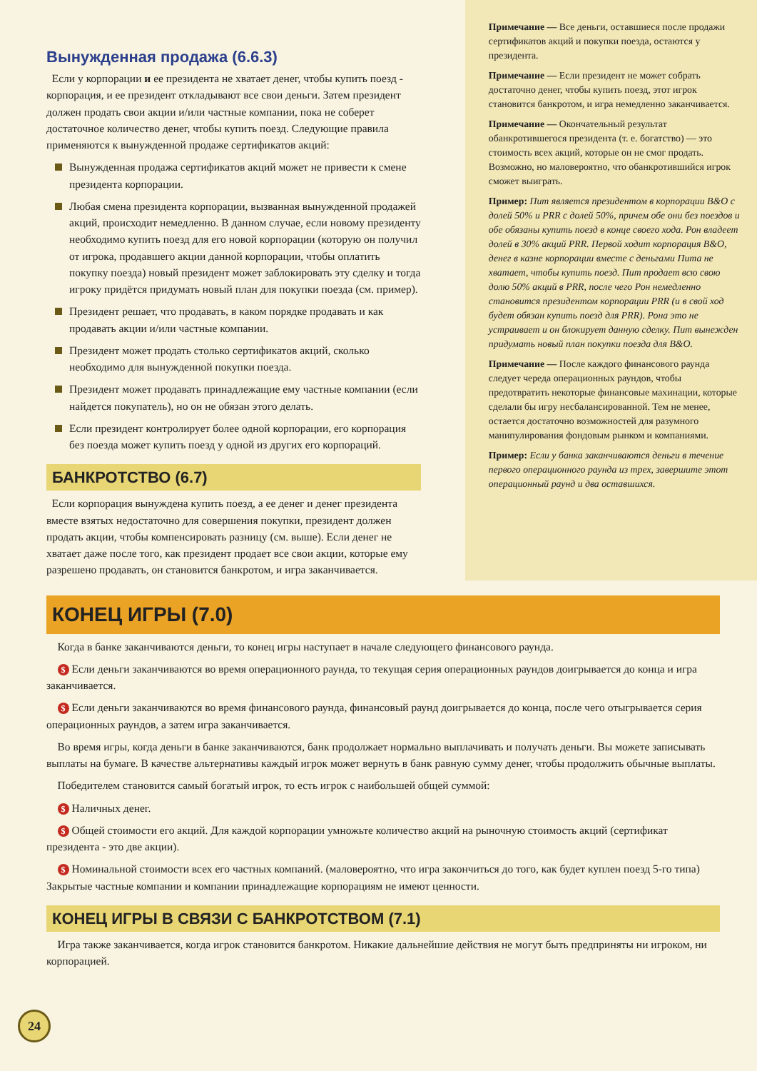Вынужденная продажа (6.6.3)
Если у корпорации и ее президента не хватает денег, чтобы купить поезд - корпорация, и ее президент откладывают все свои деньги. Затем президент должен продать свои акции и/или частные компании, пока не соберет достаточное количество денег, чтобы купить поезд. Следующие правила применяются к вынужденной продаже сертификатов акций:
Вынужденная продажа сертификатов акций может не привести к смене президента корпорации.
Любая смена президента корпорации, вызванная вынужденной продажей акций, происходит немедленно. В данном случае, если новому президенту необходимо купить поезд для его новой корпорации (которую он получил от игрока, продавшего акции данной корпорации, чтобы оплатить покупку поезда) новый президент может заблокировать эту сделку и тогда игроку придётся придумать новый план для покупки поезда (см. пример).
Президент решает, что продавать, в каком порядке продавать и как продавать акции и/или частные компании.
Президент может продать столько сертификатов акций, сколько необходимо для вынужденной покупки поезда.
Президент может продавать принадлежащие ему частные компании (если найдется покупатель), но он не обязан этого делать.
Если президент контролирует более одной корпорации, его корпорация без поезда может купить поезд у одной из других его корпораций.
БАНКРОТСТВО (6.7)
Если корпорация вынуждена купить поезд, а ее денег и денег президента вместе взятых недостаточно для совершения покупки, президент должен продать акции, чтобы компенсировать разницу (см. выше). Если денег не хватает даже после того, как президент продает все свои акции, которые ему разрешено продавать, он становится банкротом, и игра заканчивается.
Примечание — Все деньги, оставшиеся после продажи сертификатов акций и покупки поезда, остаются у президента.
Примечание — Если президент не может собрать достаточно денег, чтобы купить поезд, этот игрок становится банкротом, и игра немедленно заканчивается.
Примечание — Окончательный результат обанкротившегося президента (т. е. богатство) — это стоимость всех акций, которые он не смог продать. Возможно, но маловероятно, что обанкротившийся игрок сможет выиграть.
Пример: Пит является президентом в корпорации B&O с долей 50% и PRR с долей 50%, причем обе они без поездов и обе обязаны купить поезд в конце своего хода. Рон владеет долей в 30% акций PRR. Первой ходит корпорация B&O, денег в казне корпорации вместе с деньгами Пита не хватает, чтобы купить поезд. Пит продает всю свою долю 50% акций в PRR, после чего Рон немедленно становится президентом корпорации PRR (и в свой ход будет обязан купить поезд для PRR). Рона это не устраивает и он блокирует данную сделку. Пит вынежден придумать новый план покупки поезда для B&O.
Примечание — После каждого финансового раунда следует череда операционных раундов, чтобы предотвратить некоторые финансовые махинации, которые сделали бы игру несбалансированной. Тем не менее, остается достаточно возможностей для разумного манипулирования фондовым рынком и компаниями.
Пример: Если у банка заканчиваются деньги в течение первого операционного раунда из трех, завершите этот операционный раунд и два оставшихся.
КОНЕЦ ИГРЫ (7.0)
Когда в банке заканчиваются деньги, то конец игры наступает в начале следующего финансового раунда.
$ Если деньги заканчиваются во время операционного раунда, то текущая серия операционных раундов доигрывается до конца и игра заканчивается.
$ Если деньги заканчиваются во время финансового раунда, финансовый раунд доигрывается до конца, после чего отыгрывается серия операционных раундов, а затем игра заканчивается.
Во время игры, когда деньги в банке заканчиваются, банк продолжает нормально выплачивать и получать деньги. Вы можете записывать выплаты на бумаге. В качестве альтернативы каждый игрок может вернуть в банк равную сумму денег, чтобы продолжить обычные выплаты.
Победителем становится самый богатый игрок, то есть игрок с наибольшей общей суммой:
$ Наличных денег.
$ Общей стоимости его акций. Для каждой корпорации умножьте количество акций на рыночную стоимость акций (сертификат президента - это две акции).
$ Номинальной стоимости всех его частных компаний. (маловероятно, что игра закончиться до того, как будет куплен поезд 5-го типа) Закрытые частные компании и компании принадлежащие корпорациям не имеют ценности.
КОНЕЦ ИГРЫ В СВЯЗИ С БАНКРОТСТВОМ (7.1)
Игра также заканчивается, когда игрок становится банкротом. Никакие дальнейшие действия не могут быть предприняты ни игроком, ни корпорацией.
24